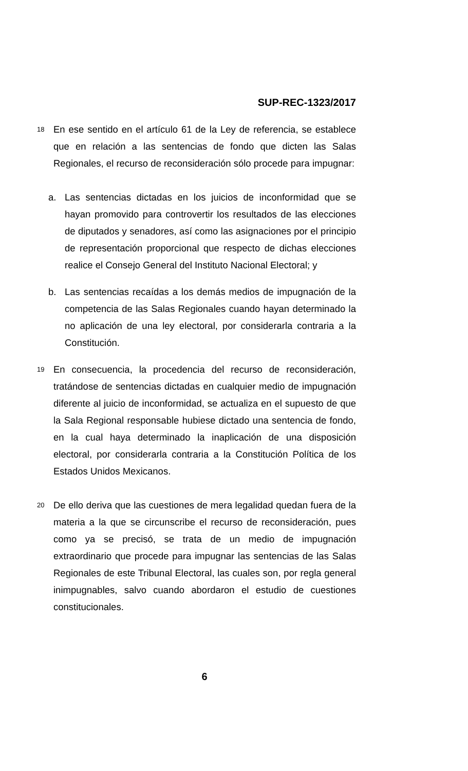SUP-REC-1323/2017
18
En ese sentido en el artículo 61 de la Ley de referencia, se establece que en relación a las sentencias de fondo que dicten las Salas Regionales, el recurso de reconsideración sólo procede para impugnar:
a. Las sentencias dictadas en los juicios de inconformidad que se hayan promovido para controvertir los resultados de las elecciones de diputados y senadores, así como las asignaciones por el principio de representación proporcional que respecto de dichas elecciones realice el Consejo General del Instituto Nacional Electoral; y
b. Las sentencias recaídas a los demás medios de impugnación de la competencia de las Salas Regionales cuando hayan determinado la no aplicación de una ley electoral, por considerarla contraria a la Constitución.
19
En consecuencia, la procedencia del recurso de reconsideración, tratándose de sentencias dictadas en cualquier medio de impugnación diferente al juicio de inconformidad, se actualiza en el supuesto de que la Sala Regional responsable hubiese dictado una sentencia de fondo, en la cual haya determinado la inaplicación de una disposición electoral, por considerarla contraria a la Constitución Política de los Estados Unidos Mexicanos.
20
De ello deriva que las cuestiones de mera legalidad quedan fuera de la materia a la que se circunscribe el recurso de reconsideración, pues como ya se precisó, se trata de un medio de impugnación extraordinario que procede para impugnar las sentencias de las Salas Regionales de este Tribunal Electoral, las cuales son, por regla general inimpugnables, salvo cuando abordaron el estudio de cuestiones constitucionales.
6